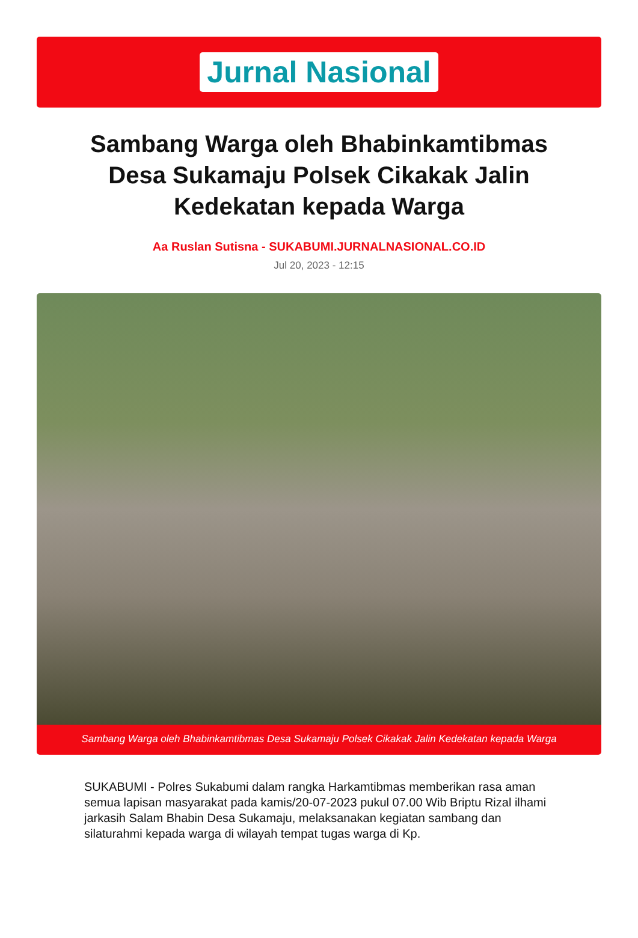Jurnal Nasional
Sambang Warga oleh Bhabinkamtibmas Desa Sukamaju Polsek Cikakak Jalin Kedekatan kepada Warga
Aa Ruslan Sutisna - SUKABUMI.JURNALNASIONAL.CO.ID
Jul 20, 2023 - 12:15
Sambang Warga oleh Bhabinkamtibmas Desa Sukamaju Polsek Cikakak Jalin Kedekatan kepada Warga
SUKABUMI - Polres Sukabumi dalam rangka Harkamtibmas memberikan rasa aman semua lapisan masyarakat pada kamis/20-07-2023 pukul 07.00 Wib Briptu Rizal ilhami jarkasih Salam Bhabin Desa Sukamaju, melaksanakan kegiatan sambang dan silaturahmi kepada warga di wilayah tempat tugas warga di Kp.